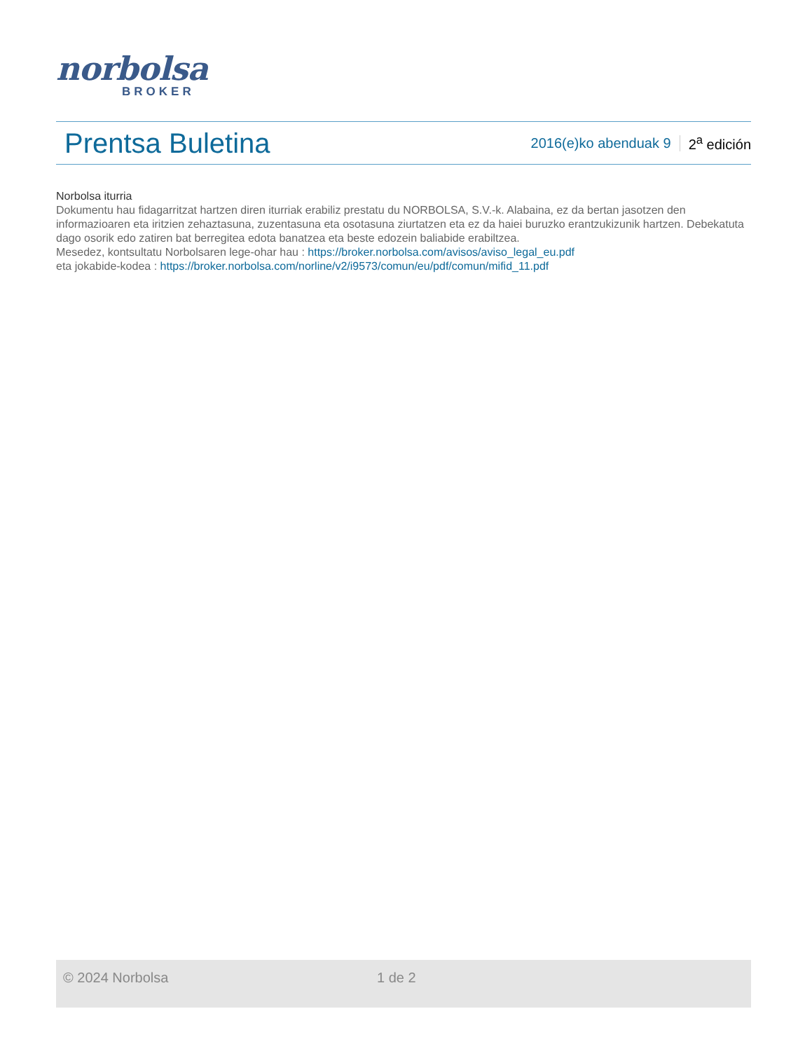norbolsa
BROKER
Prentsa Buletina
2016(e)ko abenduak 9 2<sup>a</sup> edición
Norbolsa iturria
Dokumentu hau fidagarritzat hartzen diren iturriak erabiliz prestatu du NORBOLSA, S.V.-k. Alabaina, ez da bertan jasotzen den informazioaren eta iritzien zehaztasuna, zuzentasuna eta osotasuna ziurtatzen eta ez da haiei buruzko erantzukizunik hartzen. Debekatuta dago osorik edo zatiren bat berregitea edota banatzea eta beste edozein baliabide erabiltzea.
Mesedez, kontsultatu Norbolsaren lege-ohar hau : https://broker.norbolsa.com/avisos/aviso_legal_eu.pdf
eta jokabide-kodea : https://broker.norbolsa.com/norline/v2/i9573/comun/eu/pdf/comun/mifid_11.pdf
© 2024 Norbolsa 1 de 2